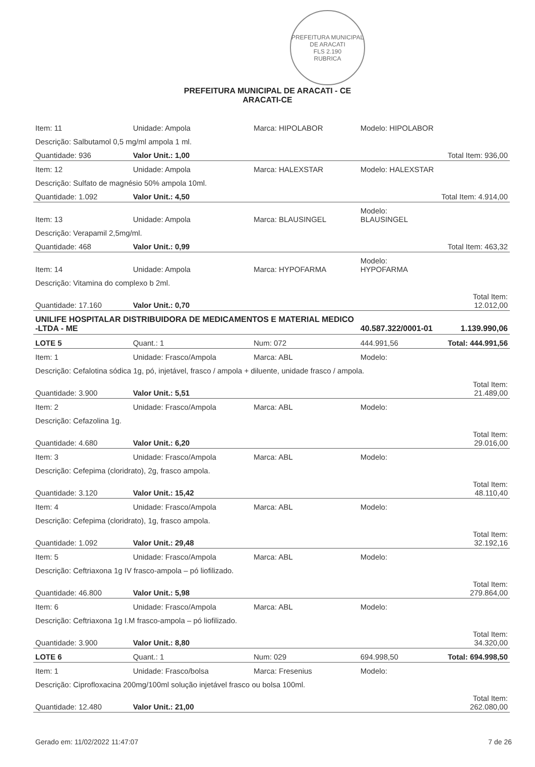PREFEITURA MUNICIPAL DE ARACATI
FLS 2.190
RUBRICA
PREFEITURA MUNICIPAL DE ARACATI - CE
ARACATI-CE
| Item: 11 | Unidade: Ampola | Marca: HIPOLABOR | Modelo: HIPOLABOR | |
| Descrição: Salbutamol 0,5 mg/ml ampola 1 ml. | | | | |
| Quantidade: 936 | Valor Unit.: 1,00 | | | Total Item: 936,00 |
| Item: 12 | Unidade: Ampola | Marca: HALEXSTAR | Modelo: HALEXSTAR | |
| Descrição: Sulfato de magnésio 50% ampola 10ml. | | | | |
| Quantidade: 1.092 | Valor Unit.: 4,50 | | | Total Item: 4.914,00 |
| Item: 13 | Unidade: Ampola | Marca: BLAUSINGEL | Modelo: BLAUSINGEL | |
| Descrição: Verapamil 2,5mg/ml. | | | | |
| Quantidade: 468 | Valor Unit.: 0,99 | | | Total Item: 463,32 |
| Item: 14 | Unidade: Ampola | Marca: HYPOFARMA | Modelo: HYPOFARMA | |
| Descrição: Vitamina do complexo b 2ml. | | | | |
| Quantidade: 17.160 | Valor Unit.: 0,70 | | | Total Item: 12.012,00 |
| UNILIFE HOSPITALAR DISTRIBUIDORA DE MEDICAMENTOS E MATERIAL MEDICO -LTDA - ME | | | 40.587.322/0001-01 | 1.139.990,06 |
| LOTE 5 | Quant.: 1 | Num: 072 | 444.991,56 | Total: 444.991,56 |
| Item: 1 | Unidade: Frasco/Ampola | Marca: ABL | Modelo: | |
| Descrição: Cefalotina sódica 1g, pó, injetável, frasco / ampola + diluente, unidade frasco / ampola. | | | | |
| Quantidade: 3.900 | Valor Unit.: 5,51 | | | Total Item: 21.489,00 |
| Item: 2 | Unidade: Frasco/Ampola | Marca: ABL | Modelo: | |
| Descrição: Cefazolina 1g. | | | | |
| Quantidade: 4.680 | Valor Unit.: 6,20 | | | Total Item: 29.016,00 |
| Item: 3 | Unidade: Frasco/Ampola | Marca: ABL | Modelo: | |
| Descrição: Cefepima (cloridrato), 2g, frasco ampola. | | | | |
| Quantidade: 3.120 | Valor Unit.: 15,42 | | | Total Item: 48.110,40 |
| Item: 4 | Unidade: Frasco/Ampola | Marca: ABL | Modelo: | |
| Descrição: Cefepima (cloridrato), 1g, frasco ampola. | | | | |
| Quantidade: 1.092 | Valor Unit.: 29,48 | | | Total Item: 32.192,16 |
| Item: 5 | Unidade: Frasco/Ampola | Marca: ABL | Modelo: | |
| Descrição: Ceftriaxona 1g IV frasco-ampola – pó liofilizado. | | | | |
| Quantidade: 46.800 | Valor Unit.: 5,98 | | | Total Item: 279.864,00 |
| Item: 6 | Unidade: Frasco/Ampola | Marca: ABL | Modelo: | |
| Descrição: Ceftriaxona 1g I.M frasco-ampola – pó liofilizado. | | | | |
| Quantidade: 3.900 | Valor Unit.: 8,80 | | | Total Item: 34.320,00 |
| LOTE 6 | Quant.: 1 | Num: 029 | 694.998,50 | Total: 694.998,50 |
| Item: 1 | Unidade: Frasco/bolsa | Marca: Fresenius | Modelo: | |
| Descrição: Ciprofloxacina 200mg/100ml solução injetável frasco ou bolsa 100ml. | | | | |
| Quantidade: 12.480 | Valor Unit.: 21,00 | | | Total Item: 262.080,00 |
Gerado em: 11/02/2022 11:47:07 7 de 26